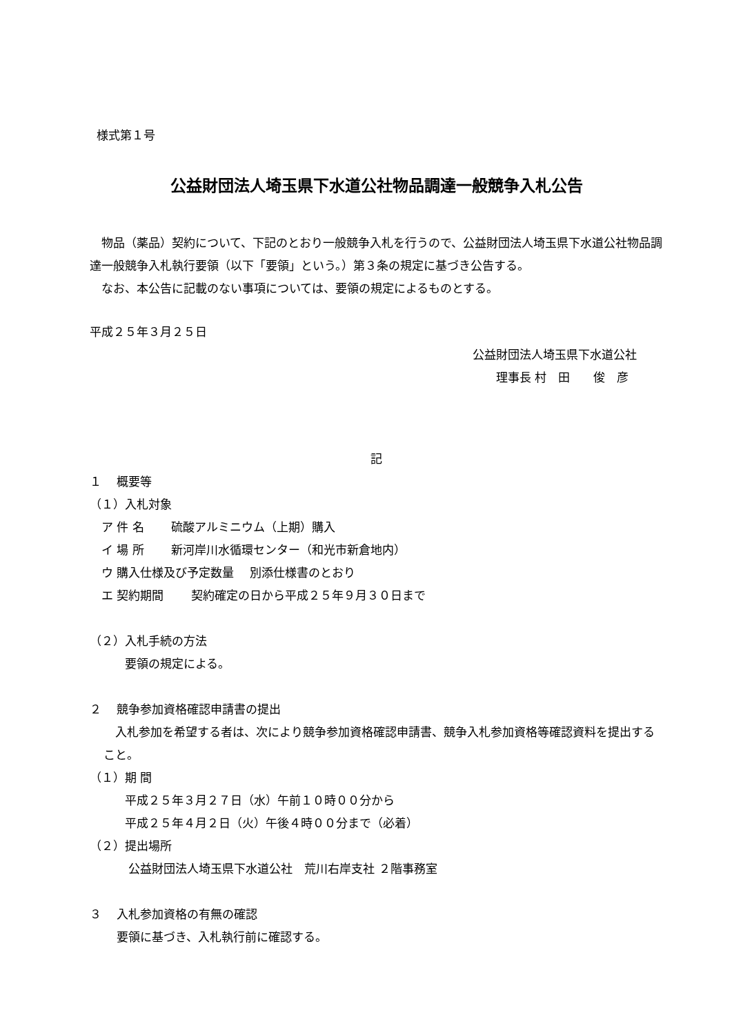様式第１号
公益財団法人埼玉県下水道公社物品調達一般競争入札公告
　物品（薬品）契約について、下記のとおり一般競争入札を行うので、公益財団法人埼玉県下水道公社物品調達一般競争入札執行要領（以下「要領」という。）第３条の規定に基づき公告する。
　なお、本公告に記載のない事項については、要領の規定によるものとする。
平成２５年３月２５日
公益財団法人埼玉県下水道公社
理事長 村　田　　俊　彦
記
１　 概要等
（１）入札対象
　ア 件 名　　 硫酸アルミニウム（上期）購入
　イ 場 所　　 新河岸川水循環センター（和光市新倉地内）
　ウ 購入仕様及び予定数量　 別添仕様書のとおり
　エ 契約期間　　 契約確定の日から平成２５年９月３０日まで
（２）入札手続の方法
　　　要領の規定による。
２　 競争参加資格確認申請書の提出
　入札参加を希望する者は、次により競争参加資格確認申請書、競争入札参加資格等確認資料を提出すること。
（１）期 間
　　　平成２５年３月２７日（水）午前１０時００分から
　　　平成２５年４月２日（火）午後４時００分まで（必着）
（２）提出場所
　　　 公益財団法人埼玉県下水道公社　荒川右岸支社 ２階事務室
３　 入札参加資格の有無の確認
　　 要領に基づき、入札執行前に確認する。